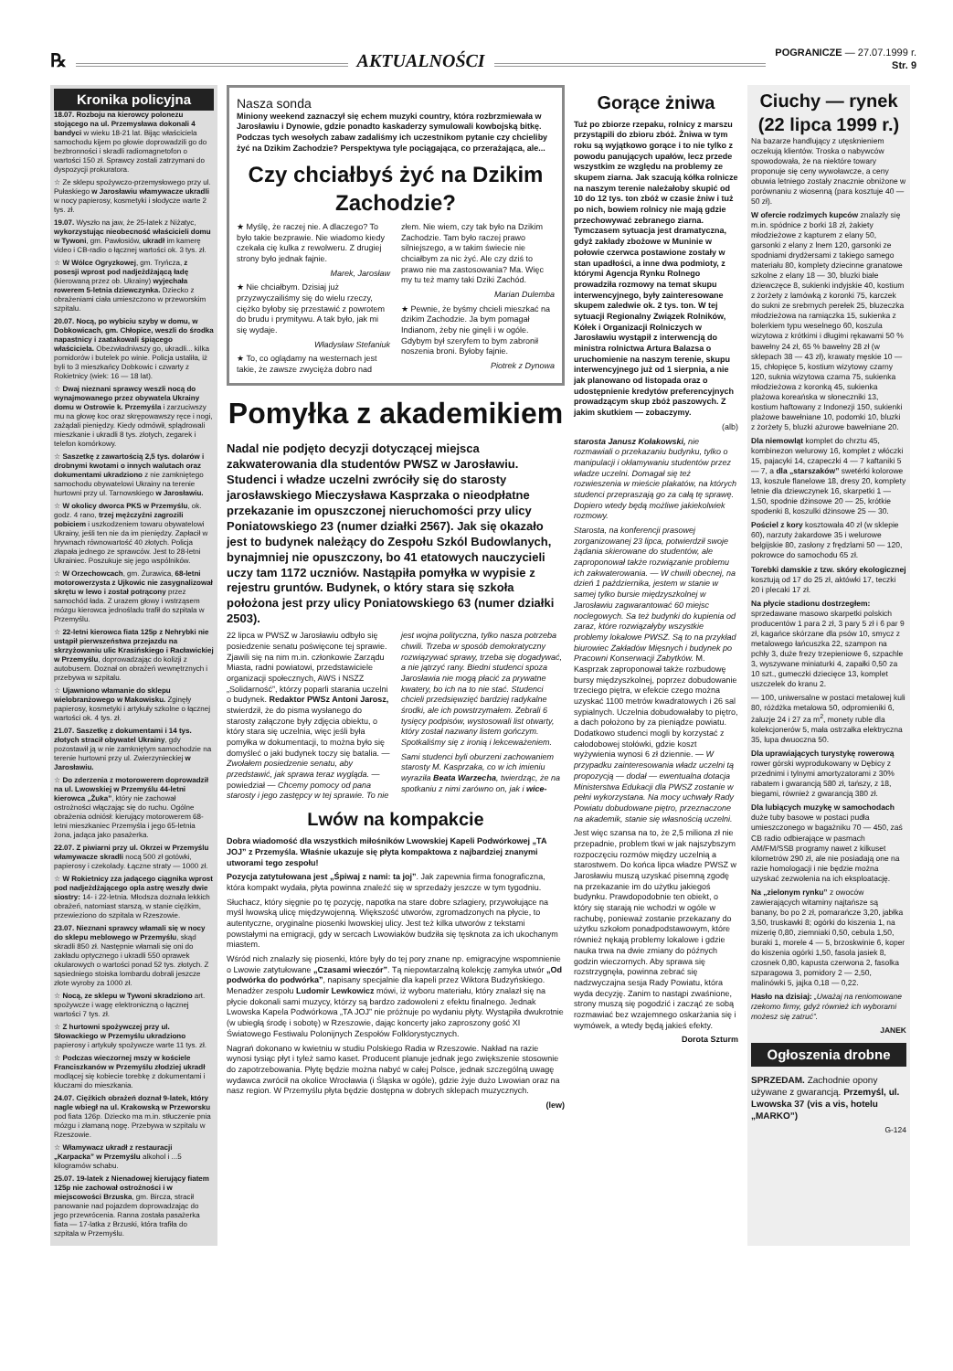℞ AKTUALNOŚCI POGRANICZE — 27.07.1999 r.
Str. 9
Kronika policyjna
18.07. Rozboju na kierowcy polonezu stojącego na ul. Przemysława dokonali 4 bandyci w wieku 18-21 lat. Bijąc właściciela samochodu kijem po głowie doprowadzili go do bezbronności i skradli radiomagnetofon o wartości 150 zł. Sprawcy zostali zatrzymani do dyspozycji prokuratora.
☆ Ze sklepu spożywczo-przemysłowego przy ul. Pułaskiego w Jarosławiu włamywacze ukradli w nocy papierosy, kosmetyki i słodycze warte 2 tys. zł.
19.07. Wyszło na jaw, że 25-latek z Niżatyc, wykorzystując nieobecność właścicieli domu w Tywoni, gm. Pawłosiów, ukradł im kamerę video i CB-radio o łącznej wartości ok. 3 tys. zł.
☆ W Wólce Ogryzkowej, gm. Tryńcza, z posesji wprost pod nadjeżdżającą ładę (kierowaną przez ob. Ukrainy) wyjechała rowerem 5-letnia dziewczynka. Dziecko z obrażeniami ciała umieszczono w przeworskim szpitalu.
20.07. Nocą, po wybiciu szyby w domu, w Dobkowicach, gm. Chłopice, weszli do środka napastnicy i zaatakowali śpiącego właściciela. Obezwładniwszy go, ukradli... kilka pomidorów i butelek po winie. Policja ustaliła, iż byli to 3 mieszkańcy Dobkowic i czwarty z Rokietnicy (wiek: 16 — 18 lat).
☆ Dwaj nieznani sprawcy weszli nocą do wynajmowanego przez obywatela Ukrainy domu w Ostrowie k. Przemyśla i zarzuciwszy mu na głowę koc oraz skrępowawszy ręce i nogi, zażądali pieniędzy. Kiedy odmówił, splądrowali mieszkanie i ukradli 8 tys. złotych, zegarek i telefon komórkowy.
☆ Saszetkę z zawartością 2,5 tys. dolarów i drobnymi kwotami o innych walutach oraz dokumentami ukradziono z nie zamkniętego samochodu obywatelowi Ukrainy na terenie hurtowni przy ul. Tarnowskiego w Jarosławiu.
☆ W okolicy dworca PKS w Przemyślu, ok. godz. 4 rano, trzej mężczyźni zagrozili pobiciem i uszkodzeniem towaru obywatelowi Ukrainy, jeśli ten nie da im pieniędzy. Zapłacił w hrywnach równowartość 40 złotych. Policja złapała jednego ze sprawców. Jest to 28-letni Ukrainiec. Poszukuje się jego wspólników.
☆ W Orzechowcach, gm. Żurawica, 68-letni motorowerzysta z Ujkowic nie zasygnalizował skrętu w lewo i został potrącony przez samochód łada. Z urazem głowy i wstrząsem mózgu kierowca jednośladu trafił do szpitala w Przemyślu.
☆ 22-letni kierowca fiata 125p z Nehrybki nie ustąpił pierwszeństwa przejazdu na skrzyżowaniu ulic Krasińskiego i Racławickiej w Przemyślu, doprowadzając do kolizji z autobusem. Doznał on obrażeń wewnętrznych i przebywa w szpitalu.
☆ Ujawniono włamanie do sklepu wielobranżowego w Makowisku. Zginęły papierosy, kosmetyki i artykuły szkolne o łącznej wartości ok. 4 tys. zł.
21.07. Saszetkę z dokumentami i 14 tys. złotych stracił obywatel Ukrainy, gdy pozostawił ją w nie zamkniętym samochodzie na terenie hurtowni przy ul. Zwierzynieckiej w Jarosławiu.
☆ Do zderzenia z motorowerem doprowadził na ul. Lwowskiej w Przemyślu 44-letni kierowca „Żuka”, który nie zachował ostrożności włączając się do ruchu. Ogólne obrażenia odniósł: kierujący motorowerem 68-letni mieszkaniec Przemyśla i jego 65-letnia żona, jadąca jako pasażerka.
22.07. Z piwiarni przy ul. Okrzei w Przemyślu włamywacze skradli nocą 500 zł gotówki, papierosy i czekolady. Łączne straty — 1000 zł.
☆ W Rokietnicy zza jadącego ciągnika wprost pod nadjeżdżającego opla astrę weszły dwie siostry: 14- i 22-letnia. Młodsza doznała lekkich obrażeń, natomiast starszą, w stanie ciężkim, przewieziono do szpitala w Rzeszowie.
23.07. Nieznani sprawcy włamali się w nocy do sklepu meblowego w Przemyślu, skąd skradli 850 zł. Następnie włamali się oni do zakładu optycznego i ukradli 550 oprawek okularowych o wartości ponad 52 tys. złotych. Z sąsiedniego stoiska lombardu dobrali jeszcze złote wyroby za 1000 zł.
☆ Nocą, ze sklepu w Tywoni skradziono art. spożywcze i wagę elektroniczną o łącznej wartości 7 tys. zł.
☆ Z hurtowni spożywczej przy ul. Słowackiego w Przemyślu ukradziono papierosy i artykuły spożywcze warte 11 tys. zł.
☆ Podczas wieczornej mszy w kościele Franciszkanów w Przemyślu złodziej ukradł modlącej się kobiecie torebkę z dokumentami i kluczami do mieszkania.
24.07. Ciężkich obrażeń doznał 9-latek, który nagle wbiegł na ul. Krakowską w Przeworsku pod fiata 126p. Dziecko ma m.in. stłuczenie pnia mózgu i złamaną nogę. Przebywa w szpitalu w Rzeszowie.
☆ Włamywacz ukradł z restauracji „Karpacka” w Przemyślu alkohol i ...5 kilogramów schabu.
25.07. 19-latek z Nienadowej kierujący fiatem 125p nie zachował ostrożności i w miejscowości Brzuska, gm. Bircza, stracił panowanie nad pojazdem doprowadzając do jego przewrócenia. Ranna została pasażerka fiata — 17-latka z Brzuski, która trafiła do szpitala w Przemyślu.
Nasza sonda
Miniony weekend zaznaczył się echem muzyki country, która rozbrzmiewała w Jarosławiu i Dynowie, gdzie ponadto kaskaderzy symulowali kowbojską bitkę. Podczas tych wesołych zabaw zadaliśmy ich uczestnikom pytanie czy chcieliby żyć na Dzikim Zachodzie? Perspektywa tyle pociągająca, co przerażająca, ale...
Czy chciałbyś żyć na Dzikim Zachodzie?
★ Myślę, że raczej nie. A dlaczego? To było takie bezprawie. Nie wiadomo kiedy czekała cię kulka z rewolweru. Z drugiej strony było jednak fajnie.
Marek, Jarosław
★ Nie chciałbym. Dzisiaj już przyzwyczailiśmy się do wielu rzeczy, ciężko byłoby się przestawić z powrotem do brudu i prymitywu. A tak było, jak mi się wydaje.
Władysław Stefaniuk
★ To, co oglądamy na westernach jest takie, że zawsze zwycięża dobro nad złem. Nie wiem, czy tak było na Dzikim Zachodzie. Tam było raczej prawo silniejszego, a w takim świecie nie chciałbym za nic żyć. Ale czy dziś to prawo nie ma zastosowania? Ma. Więc my tu też mamy taki Dziki Zachód.
Marian Dulemba
★ Pewnie, że byśmy chcieli mieszkać na dzikim Zachodzie. Ja bym pomagał Indianom, żeby nie ginęli i w ogóle. Gdybym był szeryfem to bym zabronił noszenia broni. Byłoby fajnie.
Piotrek z Dynowa
Pomyłka z akademikiem
Nadal nie podjęto decyzji dotyczącej miejsca zakwaterowania dla studentów PWSZ w Jarosławiu. Studenci i władze uczelni zwróciły się do starosty jarosławskiego Mieczysława Kasprzaka o nieodpłatne przekazanie im opuszczonej nieruchomości przy ulicy Poniatowskiego 23 (numer działki 2567). Jak się okazało jest to budynek należący do Zespołu Szkól Budowlanych, bynajmniej nie opuszczony, bo 41 etatowych nauczycieli uczy tam 1172 uczniów. Nastąpiła pomyłka w wypisie z rejestru gruntów. Budynek, o który stara się szkoła położona jest przy ulicy Poniatowskiego 63 (numer działki 2503).
22 lipca w PWSZ w Jarosławiu odbyło się posiedzenie senatu poświęcone tej sprawie. Zjawili się na nim m.in. członkowie Zarządu Miasta, radni powiatowi, przedstawiciele organizacji społecznych, AWS i NSZZ „Solidarność”, którzy poparli starania uczelni o budynek. Redaktor PWSz Antoni Jarosz, stwierdził, że do pisma wysłanego do starosty załączone były zdjęcia obiektu, o który stara się uczelnia, więc jeśli była pomyłka w dokumentacji, to można było się domyśleć o jaki budynek toczy się batalia. — Zwołałem posiedzenie senatu, aby przedstawić, jak sprawa teraz wygląda. — powiedział — Chcemy pomocy od pana starosty i jego zastępcy w tej sprawie. To nie jest wojna polityczna, tylko nasza potrzeba chwili. Trzeba w sposób demokratyczny rozwiązywać sprawy, trzeba się dogadywać, a nie jątrzyć rany. Biedni studenci spoza Jarosławia nie mogą płacić za prywatne kwatery, bo ich na to nie stać. Studenci chcieli przedsięwzięć bardziej radykalne środki, ale ich powstrzymałem. Zebrali 6 tysięcy podpisów, wystosowali list otwarty, który został nazwany listem gończym. Spotkaliśmy się z ironią i lekceważeniem.
Sami studenci byli oburzeni zachowaniem starosty M. Kasprzaka, co w ich imieniu wyraziła Beata Warzecha, twierdząc, że na spotkaniu z nimi zarówno on, jak i wice-
Lwów na kompakcie
Dobra wiadomość dla wszystkich miłośników Lwowskiej Kapeli Podwórkowej „TA JOJ” z Przemyśla. Właśnie ukazuje się płyta kompaktowa z najbardziej znanymi utworami tego zespołu!
Pozycja zatytułowana jest „Śpiwaj z nami: ta joj”. Jak zapewnia firma fonograficzna, która kompakt wydała, płyta powinna znaleźć się w sprzedaży jeszcze w tym tygodniu.
Słuchacz, który sięgnie po tę pozycję, napotka na stare dobre szlagiery, przywołujące na myśl lwowską ulicę międzywojenną. Większość utworów, zgromadzonych na płycie, to autentyczne, oryginalne piosenki lwowskiej ulicy. Jest też kilka utworów z tekstami powstałymi na emigracji, gdy w sercach Lwowiaków budziła się tęsknota za ich ukochanym miastem.
Wśród nich znalazły się piosenki, które były do tej pory znane np. emigracyjne wspomnienie o Lwowie zatytułowane „Czasami wieczór”. Tą niepowtarzalną kolekcję zamyka utwór „Od podwórka do podwórka”, napisany specjalnie dla kapeli przez Wiktora Budzyńskiego. Menadżer zespołu Ludomir Lewkowicz mówi, iż wyboru materiału, który znalazł się na płycie dokonali sami muzycy, którzy są bardzo zadowoleni z efektu finalnego. Jednak Lwowska Kapela Podwórkowa „TA JOJ” nie próżnuje po wydaniu płyty. Wystąpiła dwukrotnie (w ubiegłą środę i sobotę) w Rzeszowie, dając koncerty jako zaproszony gość XI Światowego Festiwalu Polonijnych Zespołów Folklorystycznych.
Nagrań dokonano w kwietniu w studiu Polskiego Radia w Rzeszowie. Nakład na razie wynosi tysiąc płyt i tyleż samo kaset. Producent planuje jednak jego zwiększenie stosownie do zapotrzebowania. Płytę będzie można nabyć w całej Polsce, jednak szczególną uwagę wydawca zwrócił na okolice Wrocławia (i Śląska w ogóle), gdzie żyje dużo Lwowian oraz na nasz region. W Przemyślu płyta będzie dostępna w dobrych sklepach muzycznych.
(lew)
Gorące żniwa
Tuż po zbiorze rzepaku, rolnicy z marszu przystąpili do zbioru zbóż. Żniwa w tym roku są wyjątkowo gorące i to nie tylko z powodu panujących upałów, lecz przede wszystkim ze względu na problemy ze skupem ziarna. Jak szacują kółka rolnicze na naszym terenie należałoby skupić od 10 do 12 tys. ton zbóż w czasie żniw i tuż po nich, bowiem rolnicy nie mają gdzie przechowywać zebranego ziarna. Tymczasem sytuacja jest dramatyczna, gdyż zakłady zbożowe w Muninie w połowie czerwca postawione zostały w stan upadłości, a inne dwa podmioty, z którymi Agencja Rynku Rolnego prowadziła rozmowy na temat skupu interwencyjnego, były zainteresowane skupem zaledwie ok. 2 tys. ton. W tej sytuacji Regionalny Związek Rolników, Kółek i Organizacji Rolniczych w Jarosławiu wystąpił z interwencją do ministra rolnictwa Artura Balazsa o uruchomienie na naszym terenie, skupu interwencyjnego już od 1 sierpnia, a nie jak planowano od listopada oraz o udostępnienie kredytów preferencyjnych prowadzącym skup zbóż paszowych. Z jakim skutkiem — zobaczymy.
(alb)
starosta Janusz Kołakowski, nie rozmawiali o przekazaniu budynku, tylko o manipulacji i okłamywaniu studentów przez władze uczelni. Domagał się też rozwieszenia w mieście plakatów, na których studenci przepraszają go za całą tę sprawę. Dopiero wtedy będą możliwe jakiekolwiek rozmowy.
Starosta, na konferencji prasowej zorganizowanej 23 lipca, potwierdził swoje żądania skierowane do studentów, ale zaproponował także rozwiązanie problemu ich zakwaterowania. — W chwili obecnej, na dzień 1 października, jestem w stanie w samej tylko bursie międzyszkolnej w Jarosławiu zagwarantować 60 miejsc noclegowych. Sa też budynki do kupienia od zaraz, które rozwiązałyby wszystkie problemy lokalowe PWSZ. Są to na przykład biurowiec Zakładów Mięsnych i budynek po Pracowni Konserwacji Zabytków. M. Kasprzak zaproponował także rozbudowę bursy międzyszkolnej, poprzez dobudowanie trzeciego piętra, w efekcie czego można uzyskać 1100 metrów kwadratowych i 26 sal sypialnych. Uczelnia dobudowałaby to piętro, a dach położono by za pieniądze powiatu. Dodatkowo studenci mogli by korzystać z całodobowej stołówki, gdzie koszt wyżywienia wynosi 6 zł dziennie. — W przypadku zainteresowania władz uczelni tą propozycją — dodał — ewentualna dotacja Ministerstwa Edukacji dla PWSZ zostanie w pełni wykorzystana. Na mocy uchwały Rady Powiatu dobudowane piętro, przeznaczone na akademik, stanie się własnością uczelni.
Jest więc szansa na to, że 2,5 miliona zł nie przepadnie, problem tkwi w jak najszybszym rozpoczęciu rozmów między uczelnią a starostwem. Do końca lipca władze PWSZ w Jarosławiu muszą uzyskać pisemną zgodę na przekazanie im do użytku jakiegoś budynku. Prawdopodobnie ten obiekt, o który się starają nie wchodzi w ogóle w rachubę, ponieważ zostanie przekazany do użytku szkołom ponadpodstawowym, które również nękają problemy lokalowe i gdzie nauka trwa na dwie zmiany do późnych godzin wieczornych. Aby sprawa się rozstrzygnęła, powinna zebrać się nadzwyczajna sesja Rady Powiatu, która wyda decyzję. Zanim to nastąpi zwaśnione, strony muszą się pogodzić i zacząć ze sobą rozmawiać bez wzajemnego oskarżania się i wymówek, a wtedy będą jakieś efekty.
Dorota Szturm
Ciuchy — rynek
(22 lipca 1999 r.)
Na bazarze handlujący z utęsknieniem oczekują klientów. Troska o nabywców spowodowała, że na niektóre towary proponuje się ceny wywoławcze, a ceny obuwia letniego zostały znacznie obniżone w porównaniu z wiosenną (para kosztuje 40 — 50 zł).
W ofercie rodzimych kupców znalazły się m.in. spódnice z borki 18 zł, żakiety młodzieżowe z kapturem z elany 50, garsonki z elany z lnem 120, garsonki ze spodniami drydżersami z takiego samego materiału 80, komplety dziecinne granatowe szkolne z elany 18 — 30, bluzki białe dziewczęce 8, sukienki indyjskie 40, kostium z żorżety z lamówką z koronki 75, karczek do sukni ze srebrnych perełek 25, bluzeczka młodzieżowa na ramiączka 15, sukienka z bolerkiem typu weselnego 60, koszula wizytowa z krótkimi i długimi rękawami 50 % bawełny 24 zł, 65 % bawełny 28 zł (w sklepach 38 — 43 zł), krawaty męskie 10 — 15, chłopięce 5, kostium wizytowy czarny 120, suknia wizytowa czarna 75, sukienka młodzieżowa z koronką 45, sukienka plażowa koreańska w słoneczniki 13, kostium haftowany z Indonezji 150, sukienki plażowe bawełniane 10, podomki 10, bluzki z żorżety 5, bluzki ażurowe bawełniane 20.
Dla niemowląt komplet do chrztu 45, kombinezon welurowy 16, komplet z włóczki 15, pajacyki 14, czapeczki 4 — 7 kaftaniki 5 — 7, a dla „starszaków” swetérki kolorowe 13, koszule flanelowe 18, dresy 20, komplety letnie dla dziewczynek 16, skarpetki 1 — 1,50, spodnie dżinsowe 20 — 25, krótkie spodenki 8, koszulki dżinsowe 25 — 30.
Pościel z kory kosztowała 40 zł (w sklepie 60), narzuty żakardowe 35 i welurowe belgijskie 80, zasłony z frędzlami 50 — 120, pokrowce do samochodu 65 zł.
Torebki damskie z tzw. skóry ekologicznej kosztują od 17 do 25 zł, aktówki 17, teczki 20 i plecaki 17 zł.
Na płycie stadionu dostrzegłem: sprzedawane masowo skarpetki polskich producentów 1 para 2 zł, 3 pary 5 zł i 6 par 9 zł, kagańce skórzane dla psów 10, smycz z metalowego łańcuszka 22, szampon na pchły 3, duże frezy trzepieniowe 6, szpachle 3, wyszywane miniaturki 4, zapałki 0,50 za 10 szt., gumeczki dziecięce 13, komplet uszczelek do kranu 2.
— 100, uniwersalne w postaci metalowej kuli 80, różdżka metalowa 50, odpromieniki 6, żaluzje 24 i 27 za m<sup>2</sup>, monety ruble dla kolekcjonerów 5, mała ostrzałka elektryczna 35, lupa dwuoczna 50.
Dla uprawiających turystykę rowerową rower górski wyprodukowany w Dębicy z przednimi i tylnymi amortyzatorami z 30% rabatem i gwarancją 580 zł, tańszy, z 18, biegami, również z gwarancją 380 zł.
Dla lubiących muzykę w samochodach duże tuby basowe w postaci pudła umieszczonego w bagażniku 70 — 450, zaś CB radio odbierające w pasmach AM/FM/SSB programy nawet z kilkuset kilometrów 290 zł, ale nie posiadają one na razie homologacji i nie będzie można uzyskać zezwolenia na ich eksploatację.
Na „zielonym rynku” z owoców zawierających witaminy najtańsze są banany, bo po 2 zł, pomarańcze 3,20, jabłka 3,50, truskawki 8; ogórki do kiszenia 1, na mizerię 0,80, ziemniaki 0,50, cebula 1,50, buraki 1, morele 4 — 5, brzoskwinie 6, koper do kiszenia ogórki 1,50, fasola jasiek 8, czosnek 0,80, kapusta czerwona 2, fasolka szparagowa 3, pomidory 2 — 2,50, malinówki 5, jajka 0,18 — 0,22.
Hasło na dzisiaj: „Uważaj na reniomowane rzekomo firmy, gdyż również ich wyborami możesz się zatruć”.
JANEK
Ogłoszenia drobne
SPRZEDAM. Zachodnie opony używane z gwarancją. Przemyśl, ul. Lwowska 37 (vis a vis, hotelu „MARKO”)
G-124